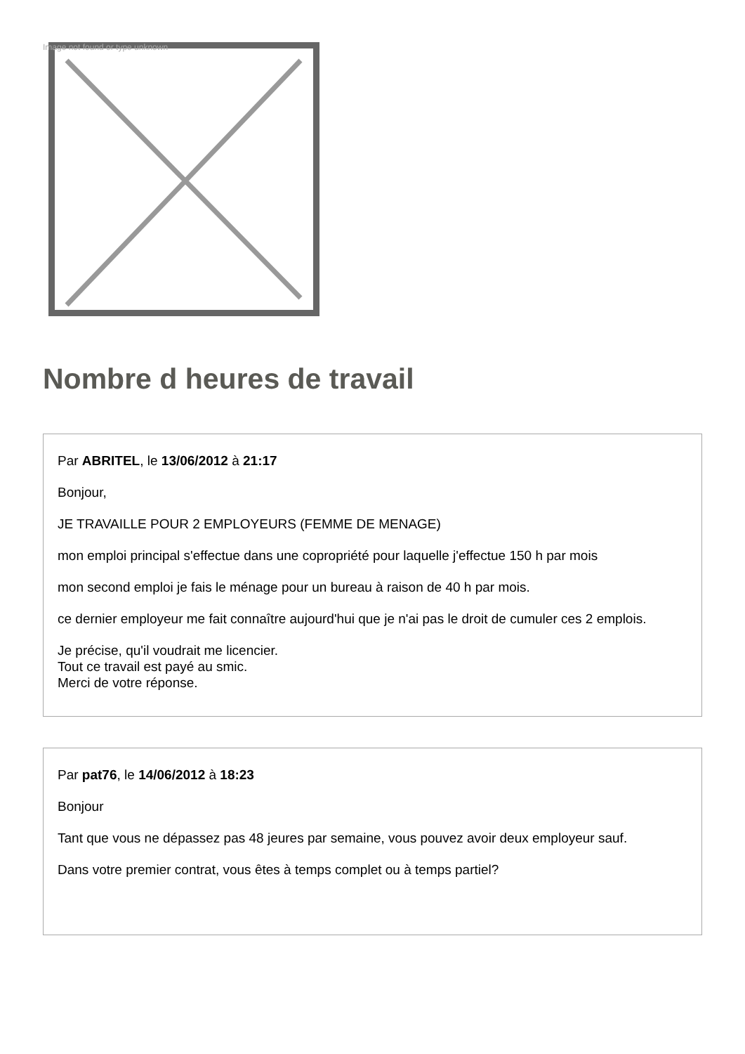Image not found or type unknown
Nombre d heures de travail
Par ABRITEL, le 13/06/2012 à 21:17
Bonjour,
JE TRAVAILLE POUR 2 EMPLOYEURS (FEMME DE MENAGE)
mon emploi principal s'effectue dans une copropriété pour laquelle j'effectue 150 h par mois
mon second emploi je fais le ménage pour un bureau à raison de 40 h par mois.
ce dernier employeur me fait connaître aujourd'hui que je n'ai pas le droit de cumuler ces 2 emplois.
Je précise, qu'il voudrait me licencier.
Tout ce travail est payé au smic.
Merci de votre réponse.
Par pat76, le 14/06/2012 à 18:23
Bonjour
Tant que vous ne dépassez pas 48 jeures par semaine, vous pouvez avoir deux employeur sauf.
Dans votre premier contrat, vous êtes à temps complet ou à temps partiel?